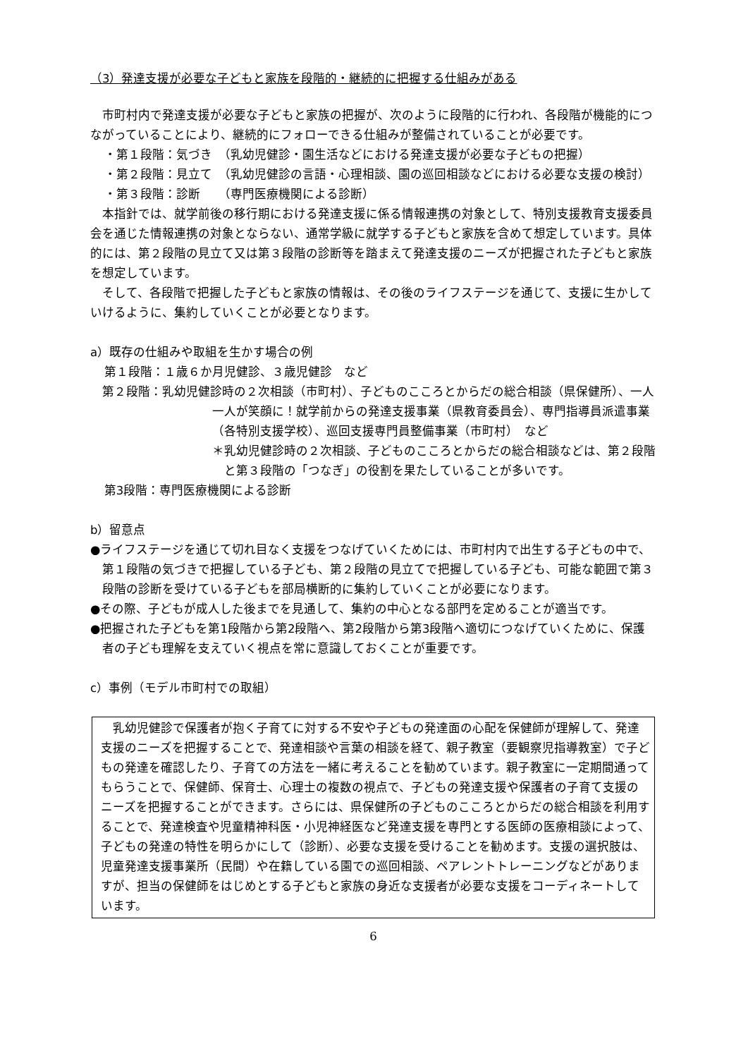（3）発達支援が必要な子どもと家族を段階的・継続的に把握する仕組みがある
市町村内で発達支援が必要な子どもと家族の把握が、次のように段階的に行われ、各段階が機能的につながっていることにより、継続的にフォローできる仕組みが整備されていることが必要です。
・第１段階：気づき　（乳幼児健診・園生活などにおける発達支援が必要な子どもの把握）
・第２段階：見立て　（乳幼児健診の言語・心理相談、園の巡回相談などにおける必要な支援の検討）
・第３段階：診断　　（専門医療機関による診断）
本指針では、就学前後の移行期における発達支援に係る情報連携の対象として、特別支援教育支援委員会を通じた情報連携の対象とならない、通常学級に就学する子どもと家族を含めて想定しています。具体的には、第２段階の見立て又は第３段階の診断等を踏まえて発達支援のニーズが把握された子どもと家族を想定しています。
そして、各段階で把握した子どもと家族の情報は、その後のライフステージを通じて、支援に生かしていけるように、集約していくことが必要となります。
a）既存の仕組みや取組を生かす場合の例
第１段階：１歳６か月児健診、３歳児健診　など
第２段階：乳幼児健診時の２次相談（市町村）、子どものこころとからだの総合相談（県保健所）、一人一人が笑顔に！就学前からの発達支援事業（県教育委員会）、専門指導員派遣事業（各特別支援学校）、巡回支援専門員整備事業（市町村）　など
＊乳幼児健診時の２次相談、子どものこころとからだの総合相談などは、第２段階と第３段階の「つなぎ」の役割を果たしていることが多いです。
第3段階：専門医療機関による診断
b）留意点
●ライフステージを通じて切れ目なく支援をつなげていくためには、市町村内で出生する子どもの中で、第１段階の気づきで把握している子ども、第２段階の見立てで把握している子ども、可能な範囲で第３段階の診断を受けている子どもを部局横断的に集約していくことが必要になります。
●その際、子どもが成人した後までを見通して、集約の中心となる部門を定めることが適当です。
●把握された子どもを第1段階から第2段階へ、第2段階から第3段階へ適切につなげていくために、保護者の子ども理解を支えていく視点を常に意識しておくことが重要です。
c）事例（モデル市町村での取組）
乳幼児健診で保護者が抱く子育てに対する不安や子どもの発達面の心配を保健師が理解して、発達支援のニーズを把握することで、発達相談や言葉の相談を経て、親子教室（要観察児指導教室）で子どもの発達を確認したり、子育ての方法を一緒に考えることを勧めています。親子教室に一定期間通ってもらうことで、保健師、保育士、心理士の複数の視点で、子どもの発達支援や保護者の子育て支援のニーズを把握することができます。さらには、県保健所の子どものこころとからだの総合相談を利用することで、発達検査や児童精神科医・小児神経医など発達支援を専門とする医師の医療相談によって、子どもの発達の特性を明らかにして（診断）、必要な支援を受けることを勧めます。支援の選択肢は、児童発達支援事業所（民間）や在籍している園での巡回相談、ペアレントトレーニングなどがありますが、担当の保健師をはじめとする子どもと家族の身近な支援者が必要な支援をコーディネートしています。
6